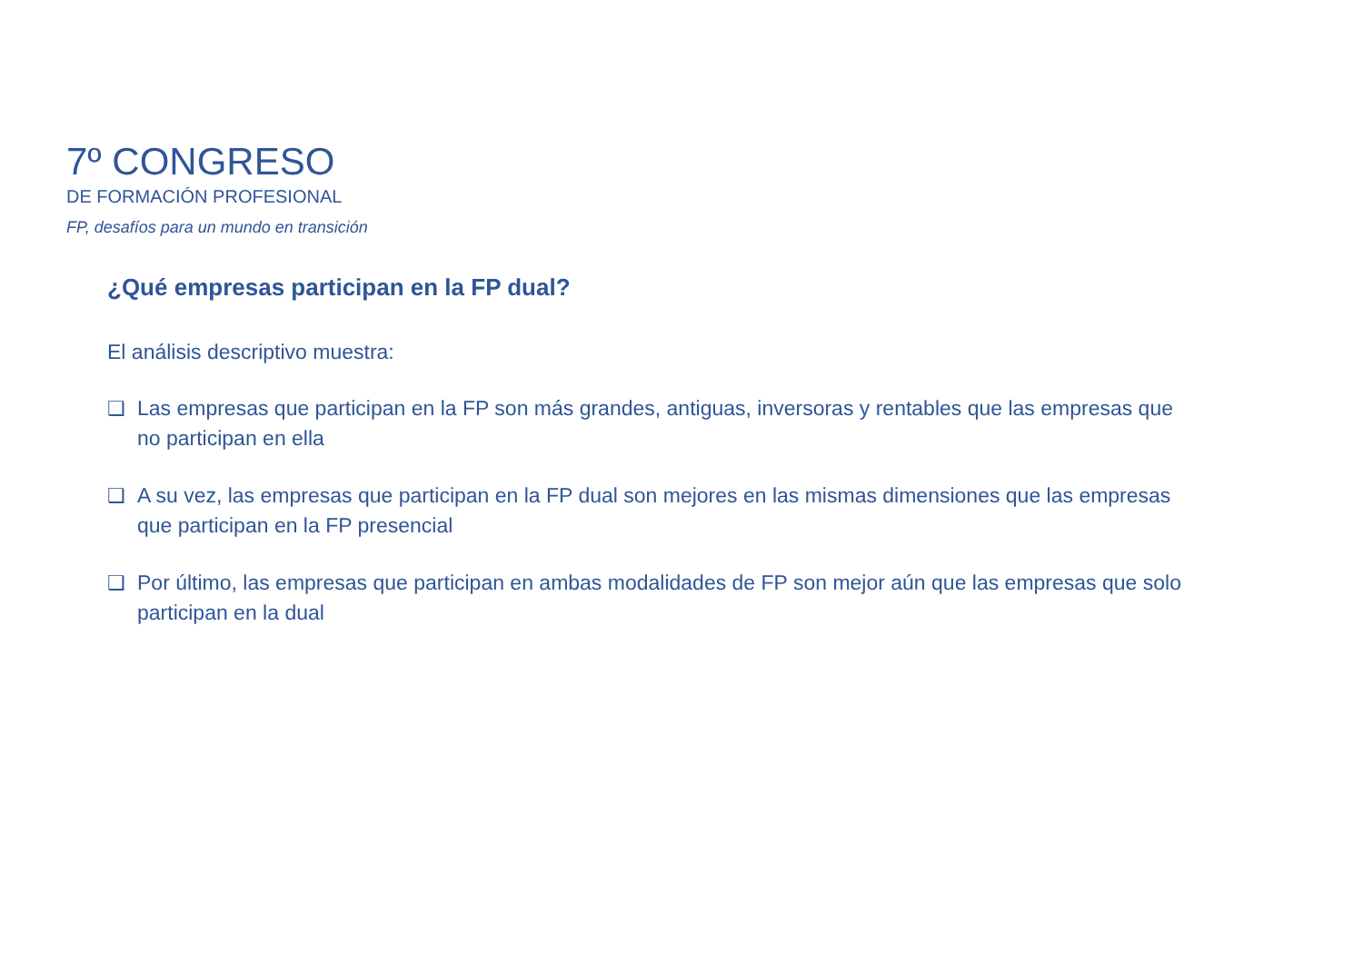7º CONGRESO
DE FORMACIÓN PROFESIONAL
FP, desafíos para un mundo en transición
¿Qué empresas participan en la FP dual?
El análisis descriptivo muestra:
❑ Las empresas que participan en la FP son más grandes, antiguas, inversoras y rentables que las empresas que no participan en ella
❑ A su vez, las empresas que participan en la FP dual son mejores en las mismas dimensiones que las empresas que participan en la FP presencial
❑ Por último, las empresas que participan en ambas modalidades de FP son mejor aún que las empresas que solo participan en la dual